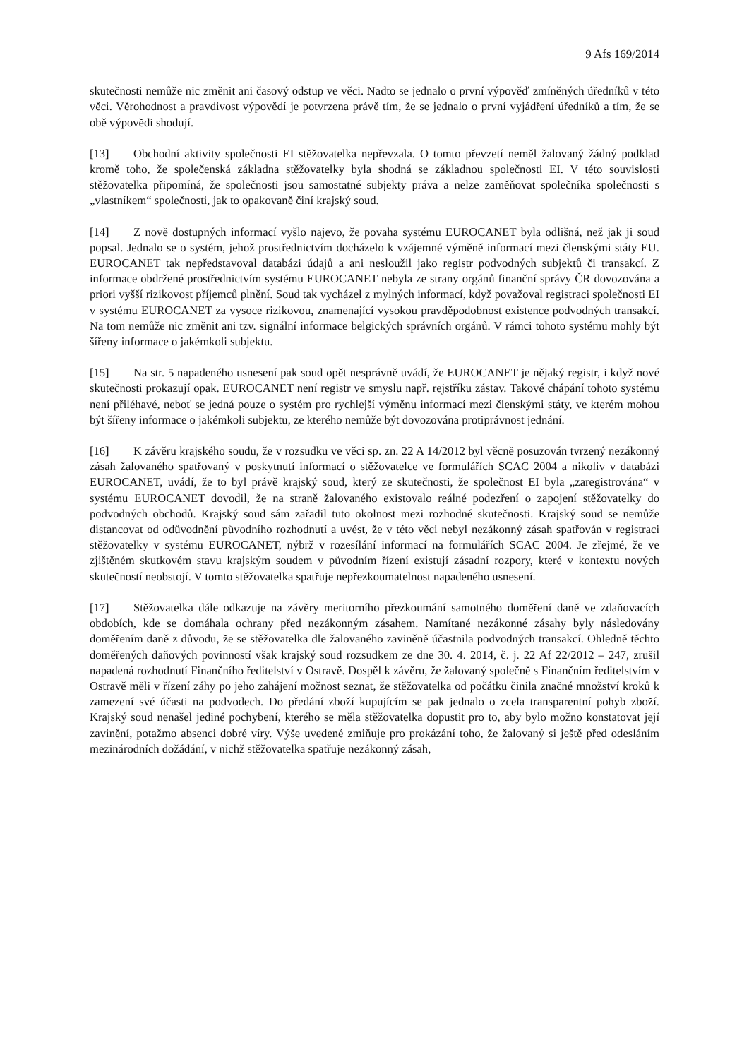9 Afs 169/2014
skutečnosti nemůže nic změnit ani časový odstup ve věci. Nadto se jednalo o první výpověď zmíněných úředníků v této věci. Věrohodnost a pravdivost výpovědí je potvrzena právě tím, že se jednalo o první vyjádření úředníků a tím, že se obě výpovědi shodují.
[13] Obchodní aktivity společnosti EI stěžovatelka nepřevzala. O tomto převzetí neměl žalovaný žádný podklad kromě toho, že společenská základna stěžovatelky byla shodná se základnou společnosti EI. V této souvislosti stěžovatelka připomíná, že společnosti jsou samostatné subjekty práva a nelze zaměňovat společníka společnosti s „vlastníkem“ společnosti, jak to opakovaně činí krajský soud.
[14] Z nově dostupných informací vyšlo najevo, že povaha systému EUROCANET byla odlišná, než jak ji soud popsal. Jednalo se o systém, jehož prostřednictvím docházelo k vzájemné výměně informací mezi členskými státy EU. EUROCANET tak nepředstavoval databázi údajů a ani nesloužil jako registr podvodných subjektů či transakcí. Z informace obdržené prostřednictvím systému EUROCANET nebyla ze strany orgánů finanční správy ČR dovozována a priori vyšší rizikovost příjemců plnění. Soud tak vycházel z mylných informací, když považoval registraci společnosti EI v systému EUROCANET za vysoce rizikovou, znamenající vysokou pravděpodobnost existence podvodných transakcí. Na tom nemůže nic změnit ani tzv. signální informace belgických správních orgánů. V rámci tohoto systému mohly být šířeny informace o jakémkoli subjektu.
[15] Na str. 5 napadeného usnesení pak soud opět nesprávně uvádí, že EUROCANET je nějaký registr, i když nové skutečnosti prokazují opak. EUROCANET není registr ve smyslu např. rejstříku zástav. Takové chápání tohoto systému není přiléhavé, neboť se jedná pouze o systém pro rychlejší výměnu informací mezi členskými státy, ve kterém mohou být šířeny informace o jakémkoli subjektu, ze kterého nemůže být dovozována protiprávnost jednání.
[16] K závěru krajského soudu, že v rozsudku ve věci sp. zn. 22 A 14/2012 byl věcně posuzován tvrzený nezákonný zásah žalovaného spatřovaný v poskytnutí informací o stěžovatelce ve formulářích SCAC 2004 a nikoliv v databázi EUROCANET, uvádí, že to byl právě krajský soud, který ze skutečnosti, že společnost EI byla „zaregistrována“ v systému EUROCANET dovodil, že na straně žalovaného existovalo reálné podezření o zapojení stěžovatelky do podvodných obchodů. Krajský soud sám zařadil tuto okolnost mezi rozhodné skutečnosti. Krajský soud se nemůže distancovat od odůvodnění původního rozhodnutí a uvést, že v této věci nebyl nezákonný zásah spatřován v registraci stěžovatelky v systému EUROCANET, nýbrž v rozesílání informací na formulářích SCAC 2004. Je zřejmé, že ve zjištěném skutkovém stavu krajským soudem v původním řízení existují zásadní rozpory, které v kontextu nových skutečností neobstojí. V tomto stěžovatelka spatřuje nepřezkoumatelnost napadeného usnesení.
[17] Stěžovatelka dále odkazuje na závěry meritorního přezkoumání samotného doměření daně ve zdaňovacích obdobích, kde se domáhala ochrany před nezákonným zásahem. Namítané nezákonné zásahy byly následovány doměřením daně z důvodu, že se stěžovatelka dle žalovaného zaviněně účastnila podvodných transakcí. Ohledně těchto doměřených daňových povinností však krajský soud rozsudkem ze dne 30. 4. 2014, č. j. 22 Af 22/2012 – 247, zrušil napadená rozhodnutí Finančního ředitelství v Ostravě. Dospěl k závěru, že žalovaný společně s Finančním ředitelstvím v Ostravě měli v řízení záhy po jeho zahájení možnost seznat, že stěžovatelka od počátku činila značné množství kroků k zamezení své účasti na podvodech. Do předání zboží kupujícím se pak jednalo o zcela transparentní pohyb zboží. Krajský soud nenašel jediné pochybení, kterého se měla stěžovatelka dopustit pro to, aby bylo možno konstatovat její zavinění, potažmo absenci dobré víry. Výše uvedené zmiňuje pro prokázání toho, že žalovaný si ještě před odesláním mezinárodních dožádání, v nichž stěžovatelka spatřuje nezákonný zásah,